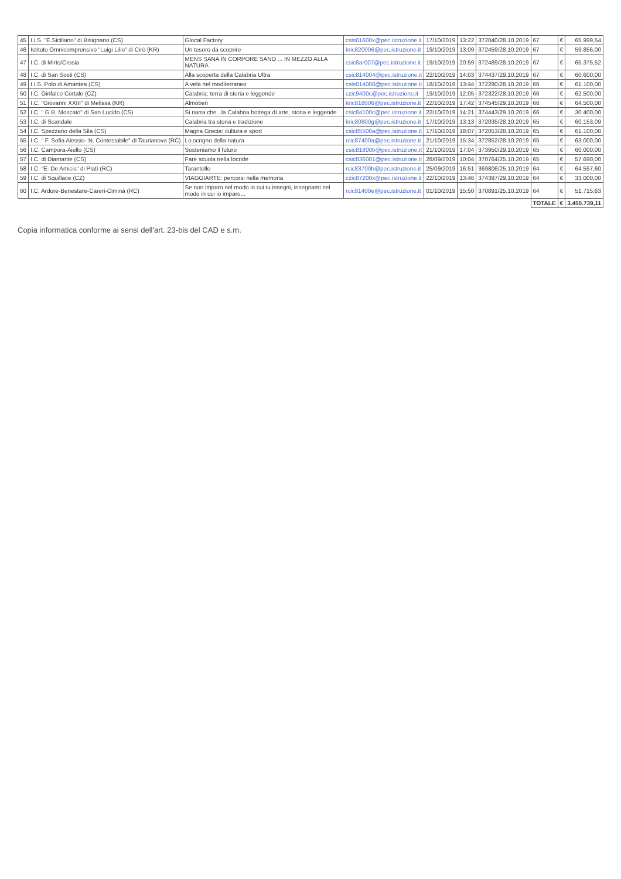| 45 | I.I.S. "E.Siciliano" di Bisignano (CS) | Glocal Factory | csis01600x@pec.istruzione.it | 17/10/2019 | 13:22 | 372040/28.10.2019 | 67 | € | 65.999,54 |
| 46 | Istituto Omnicomprensivo "Luigi Lilio" di Cirò (KR) | Un tesoro da scoprire | kric820006@pec.istruzione.it | 19/10/2019 | 13:09 | 372459/28.10.2019 | 67 | € | 59.856,00 |
| 47 | I.C. di Mirto/Crosia | MENS SANA IN CORPORE SANO ... IN MEZZO ALLA NATURA | csic8ar007@pec.istruzione.it | 19/10/2019 | 20:59 | 372489/28.10.2019 | 67 | € | 65.375,52 |
| 48 | I.C. di San Sosti (CS) | Alla scoperta della Calabria Ultra | csic814004@pec.istruzione.it | 22/10/2019 | 14:03 | 374437/29.10.2019 | 67 | € | 60.600,00 |
| 49 | I.I.S. Polo di Amantea (CS) | A vela nel mediterraneo | csis014008@pec.istruzione.it | 18/10/2019 | 13:44 | 372280/28.10.2019 | 66 | € | 61.100,00 |
| 50 | I.C. Girifalco Cortale (CZ) | Calabria: terra di storia e leggende | czic9400c@pec.istruzione.it | 19/10/2019 | 12:05 | 372322/28.10.2019 | 66 | € | 62.500,00 |
| 51 | I.C. "Giovanni XXIII" di Melissa (KR) | Almoben | kric818006@pec.istruzione.it | 22/10/2019 | 17:42 | 374545/29.10.2019 | 66 | € | 64.500,00 |
| 52 | I.C. " G.B. Moscato" di San Lucido (CS) | Si narra che...la Calabria bottega di arte, storia e leggende | csic84100c@pec.istruzione.it | 22/10/2019 | 14:21 | 374443/29.10.2019 | 66 | € | 30.400,00 |
| 53 | I.C. di Scandale | Calabria tra storia e tradizione | kric80800g@pec.istruzione.it | 17/10/2019 | 13:13 | 372035/28.10.2019 | 65 | € | 60.153,09 |
| 54 | I.C. Spezzano della Sila (CS) | Magna Grecia: cultura e sport | csic85500a@pec.istruzione.it | 17/10/2019 | 18:07 | 372053/28.10.2019 | 65 | € | 61.100,00 |
| 55 | I.C. " F. Sofia Alessio- N. Contestabile" di Taurianova (RC) | Lo scrigno della natura | rcic87400a@pec.istruzione.it | 21/10/2019 | 15:34 | 372852/28.10.2019 | 65 | € | 63.000,00 |
| 56 | I.C. Campora-Aiello (CS) | Sosteniamo il futuro | csic81800b@pec.istruzione.it | 21/10/2019 | 17:04 | 373950/29.10.2019 | 65 | € | 60.000,00 |
| 57 | I.C. di Diamante (CS) | Fare scuola nella locride | csic836001@pec.istruzione.it | 28/09/2019 | 10:04 | 370764/25.10.2019 | 65 | € | 57.690,00 |
| 58 | I.C. "E. De Amicis" di Platì (RC) | Tarantelle | rcic83700b@pec.istruzione.it | 25/09/2019 | 16:51 | 369806/25.10.2019 | 64 | € | 64.557,60 |
| 59 | I.C. di Squillace (CZ) | VIAGGIARTE: percorsi nella memoria | czic87200x@pec.istruzione.it | 22/10/2019 | 13:46 | 374397/29.10.2019 | 64 | € | 33.000,00 |
| 60 | I.C. Ardore-Benestare-Careri-Ciminà (RC) | Se non imparo nel modo in cui tu insegni, insegnami nel modo in cui io imparo... | rcic81400e@pec.istruzione.it | 01/10/2019 | 15:50 | 370891/25.10.2019 | 64 | € | 51.715,63 |
| | | | | | | | TOTALE | € | 3.450.739,11 |
Copia informatica conforme ai sensi dell'art. 23-bis del CAD e s.m.